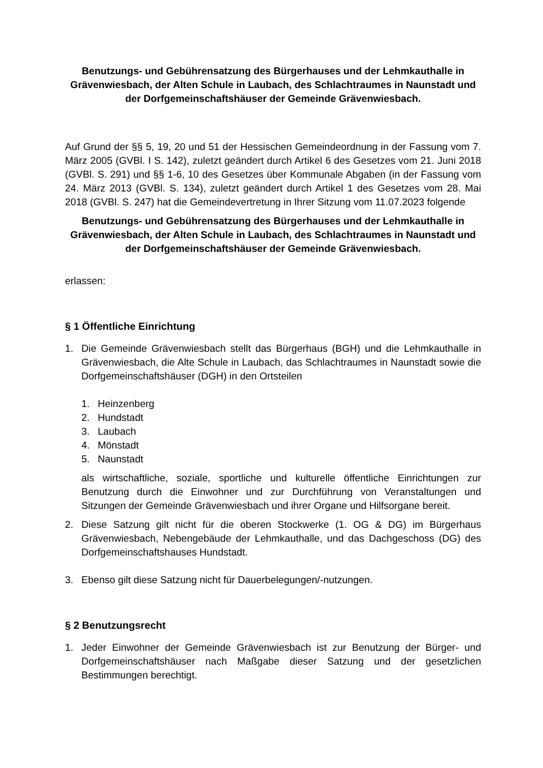Benutzungs- und Gebührensatzung des Bürgerhauses und der Lehmkauthalle in Grävenwiesbach, der Alten Schule in Laubach, des Schlachtraumes in Naunstadt und der Dorfgemeinschaftshäuser der Gemeinde Grävenwiesbach.
Auf Grund der §§ 5, 19, 20 und 51 der Hessischen Gemeindeordnung in der Fassung vom 7. März 2005 (GVBl. I S. 142), zuletzt geändert durch Artikel 6 des Gesetzes vom 21. Juni 2018 (GVBl. S. 291) und §§ 1-6, 10 des Gesetzes über Kommunale Abgaben (in der Fassung vom 24. März 2013 (GVBl. S. 134), zuletzt geändert durch Artikel 1 des Gesetzes vom 28. Mai 2018 (GVBl. S. 247) hat die Gemeindevertretung in Ihrer Sitzung vom 11.07.2023 folgende
Benutzungs- und Gebührensatzung des Bürgerhauses und der Lehmkauthalle in Grävenwiesbach, der Alten Schule in Laubach, des Schlachtraumes in Naunstadt und der Dorfgemeinschaftshäuser der Gemeinde Grävenwiesbach.
erlassen:
§ 1 Öffentliche Einrichtung
1. Die Gemeinde Grävenwiesbach stellt das Bürgerhaus (BGH) und die Lehmkauthalle in Grävenwiesbach, die Alte Schule in Laubach, das Schlachtraumes in Naunstadt sowie die Dorfgemeinschaftshäuser (DGH) in den Ortsteilen
1. Heinzenberg
2. Hundstadt
3. Laubach
4. Mönstadt
5. Naunstadt
als wirtschaftliche, soziale, sportliche und kulturelle öffentliche Einrichtungen zur Benutzung durch die Einwohner und zur Durchführung von Veranstaltungen und Sitzungen der Gemeinde Grävenwiesbach und ihrer Organe und Hilfsorgane bereit.
2. Diese Satzung gilt nicht für die oberen Stockwerke (1. OG & DG) im Bürgerhaus Grävenwiesbach, Nebengebäude der Lehmkauthalle, und das Dachgeschoss (DG) des Dorfgemeinschaftshauses Hundstadt.
3. Ebenso gilt diese Satzung nicht für Dauerbelegungen/-nutzungen.
§ 2 Benutzungsrecht
1. Jeder Einwohner der Gemeinde Grävenwiesbach ist zur Benutzung der Bürger- und Dorfgemeinschaftshäuser nach Maßgabe dieser Satzung und der gesetzlichen Bestimmungen berechtigt.